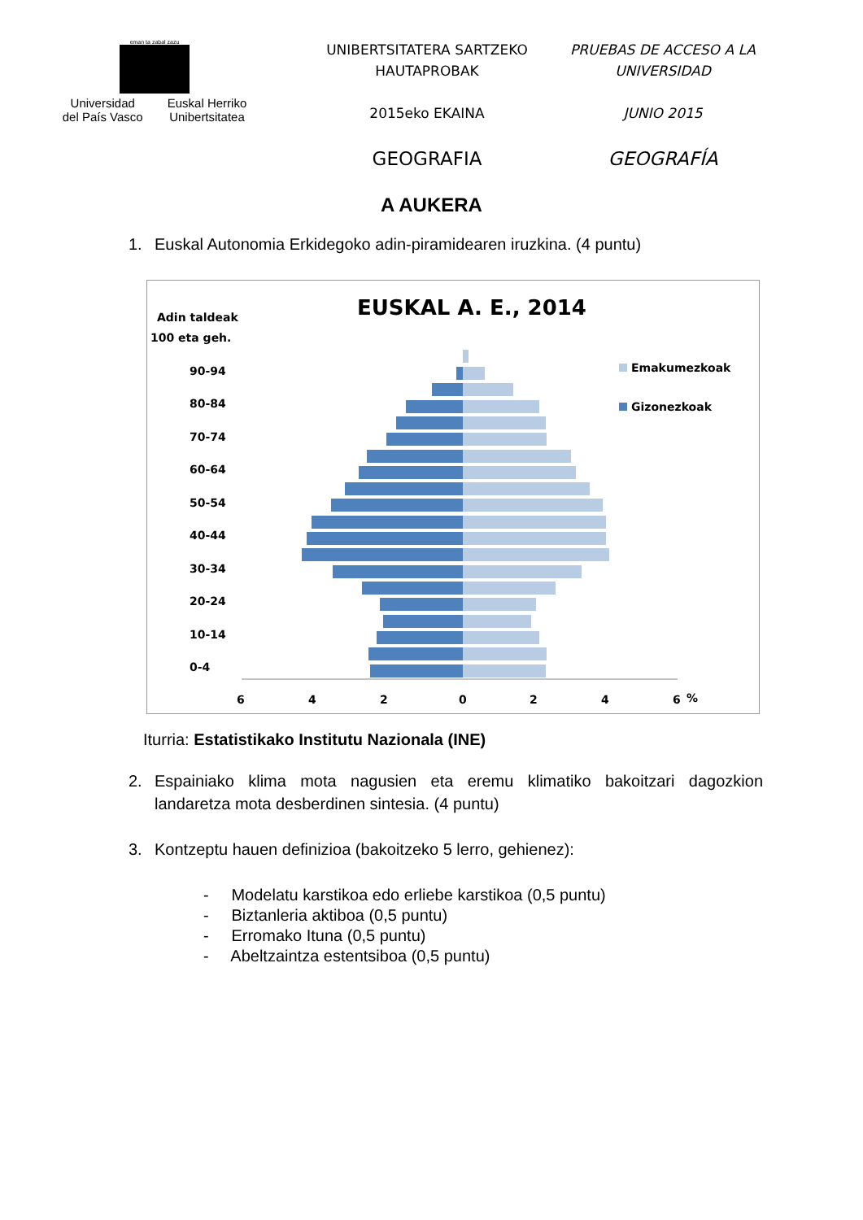eman ta zabal zazu
Universidad
del País Vasco
Euskal Herriko
Unibertsitatea
UNIBERTSITATERA SARTZEKO
HAUTAPROBAK
2015eko EKAINA
GEOGRAFIA
PRUEBAS DE ACCESO A LA
UNIVERSIDAD
JUNIO 2015
GEOGRAFÍA
A AUKERA
1. Euskal Autonomia Erkidegoko adin-piramidearen iruzkina. (4 puntu)
EUSKAL A. E., 2014
Adin taldeak
100 eta geh.
90-94
80-84
70-74
60-64
50-54
40-44
30-34
20-24
10-14
0-4
6
4
2
0
2
4
6
%
Emakumezkoak
Gizonezkoak
Iturria: Estatistikako Institutu Nazionala (INE)
2. Espainiako klima mota nagusien eta eremu klimatiko bakoitzari dagozkion landaretza mota desberdinen sintesia. (4 puntu)
3. Kontzeptu hauen definizioa (bakoitzeko 5 lerro, gehienez):
- Modelatu karstikoa edo erliebe karstikoa (0,5 puntu)
- Biztanleria aktiboa (0,5 puntu)
- Erromako Ituna (0,5 puntu)
- Abeltzaintza estentsiboa (0,5 puntu)